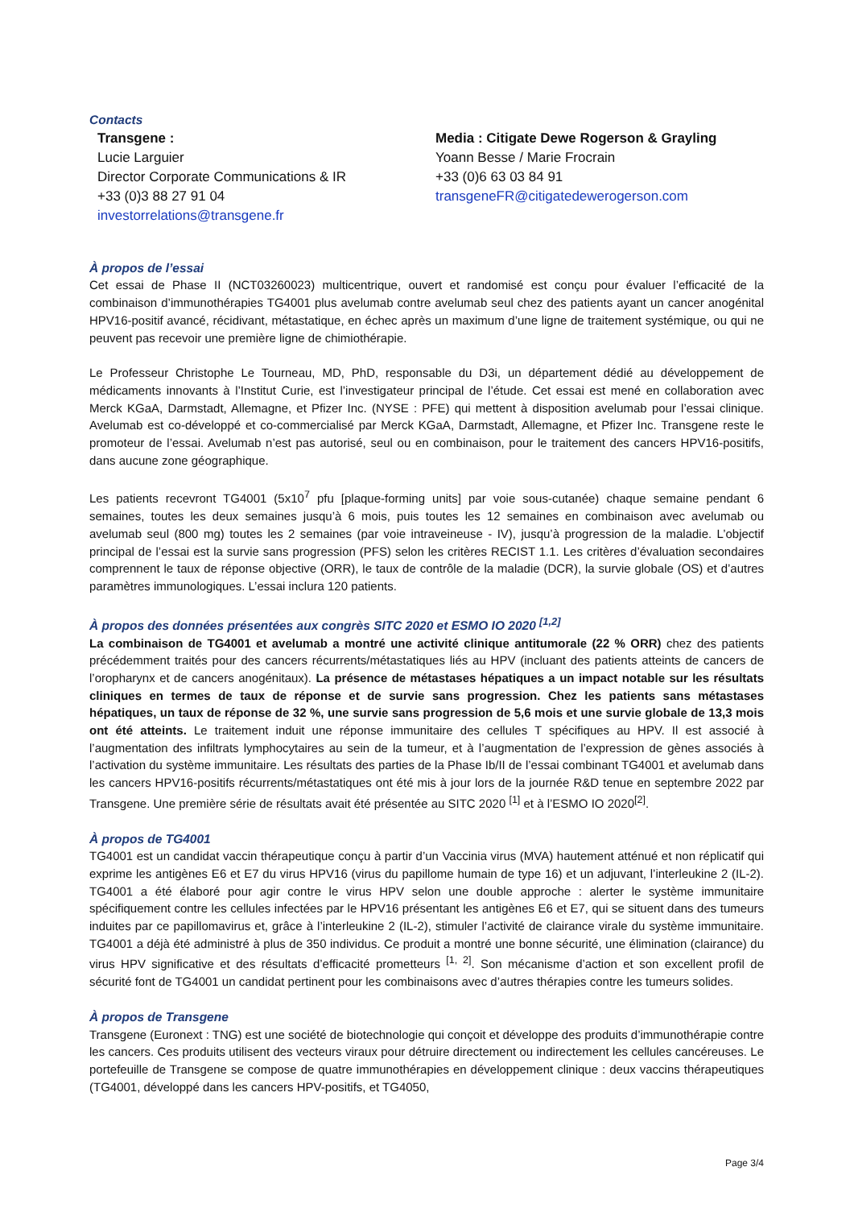Contacts
Transgene :
Lucie Larguier
Director Corporate Communications & IR
+33 (0)3 88 27 91 04
investorrelations@transgene.fr
Media : Citigate Dewe Rogerson & Grayling
Yoann Besse / Marie Frocrain
+33 (0)6 63 03 84 91
transgeneFR@citigatedewerogerson.com
À propos de l’essai
Cet essai de Phase II (NCT03260023) multicentrique, ouvert et randomisé est conçu pour évaluer l’efficacité de la combinaison d’immunothérapies TG4001 plus avelumab contre avelumab seul chez des patients ayant un cancer anogénital HPV16-positif avancé, récidivant, métastatique, en échec après un maximum d’une ligne de traitement systémique, ou qui ne peuvent pas recevoir une première ligne de chimiothérapie.
Le Professeur Christophe Le Tourneau, MD, PhD, responsable du D3i, un département dédié au développement de médicaments innovants à l’Institut Curie, est l’investigateur principal de l’étude. Cet essai est mené en collaboration avec Merck KGaA, Darmstadt, Allemagne, et Pfizer Inc. (NYSE : PFE) qui mettent à disposition avelumab pour l’essai clinique. Avelumab est co-développé et co-commercialisé par Merck KGaA, Darmstadt, Allemagne, et Pfizer Inc. Transgene reste le promoteur de l’essai. Avelumab n’est pas autorisé, seul ou en combinaison, pour le traitement des cancers HPV16-positifs, dans aucune zone géographique.
Les patients recevront TG4001 (5x10<sup>7</sup> pfu [plaque-forming units] par voie sous-cutanée) chaque semaine pendant 6 semaines, toutes les deux semaines jusqu’à 6 mois, puis toutes les 12 semaines en combinaison avec avelumab ou avelumab seul (800 mg) toutes les 2 semaines (par voie intraveineuse - IV), jusqu’à progression de la maladie. L’objectif principal de l’essai est la survie sans progression (PFS) selon les critères RECIST 1.1. Les critères d’évaluation secondaires comprennent le taux de réponse objective (ORR), le taux de contrôle de la maladie (DCR), la survie globale (OS) et d’autres paramètres immunologiques. L’essai inclura 120 patients.
À propos des données présentées aux congrès SITC 2020 et ESMO IO 2020 <sup>[1,2]</sup>
La combinaison de TG4001 et avelumab a montré une activité clinique antitumorale (22 % ORR) chez des patients précédemment traités pour des cancers récurrents/métastatiques liés au HPV (incluant des patients atteints de cancers de l’oropharynx et de cancers anogénitaux). La présence de métastases hépatiques a un impact notable sur les résultats cliniques en termes de taux de réponse et de survie sans progression. Chez les patients sans métastases hépatiques, un taux de réponse de 32 %, une survie sans progression de 5,6 mois et une survie globale de 13,3 mois ont été atteints. Le traitement induit une réponse immunitaire des cellules T spécifiques au HPV. Il est associé à l’augmentation des infiltrats lymphocytaires au sein de la tumeur, et à l’augmentation de l’expression de gènes associés à l’activation du système immunitaire. Les résultats des parties de la Phase Ib/II de l’essai combinant TG4001 et avelumab dans les cancers HPV16-positifs récurrents/métastatiques ont été mis à jour lors de la journée R&D tenue en septembre 2022 par Transgene. Une première série de résultats avait été présentée au SITC 2020 <sup>[1]</sup> et à l’ESMO IO 2020<sup>[2]</sup>.
À propos de TG4001
TG4001 est un candidat vaccin thérapeutique conçu à partir d’un Vaccinia virus (MVA) hautement atténué et non réplicatif qui exprime les antigènes E6 et E7 du virus HPV16 (virus du papillome humain de type 16) et un adjuvant, l’interleukine 2 (IL-2). TG4001 a été élaboré pour agir contre le virus HPV selon une double approche : alerter le système immunitaire spécifiquement contre les cellules infectées par le HPV16 présentant les antigènes E6 et E7, qui se situent dans des tumeurs induites par ce papillomavirus et, grâce à l’interleukine 2 (IL-2), stimuler l’activité de clairance virale du système immunitaire. TG4001 a déjà été administré à plus de 350 individus. Ce produit a montré une bonne sécurité, une élimination (clairance) du virus HPV significative et des résultats d’efficacité prometteurs <sup>[1, 2]</sup>. Son mécanisme d’action et son excellent profil de sécurité font de TG4001 un candidat pertinent pour les combinaisons avec d’autres thérapies contre les tumeurs solides.
À propos de Transgene
Transgene (Euronext : TNG) est une société de biotechnologie qui conçoit et développe des produits d’immunothérapie contre les cancers. Ces produits utilisent des vecteurs viraux pour détruire directement ou indirectement les cellules cancéreuses. Le portefeuille de Transgene se compose de quatre immunothérapies en développement clinique : deux vaccins thérapeutiques (TG4001, développé dans les cancers HPV-positifs, et TG4050,
Page 3/4